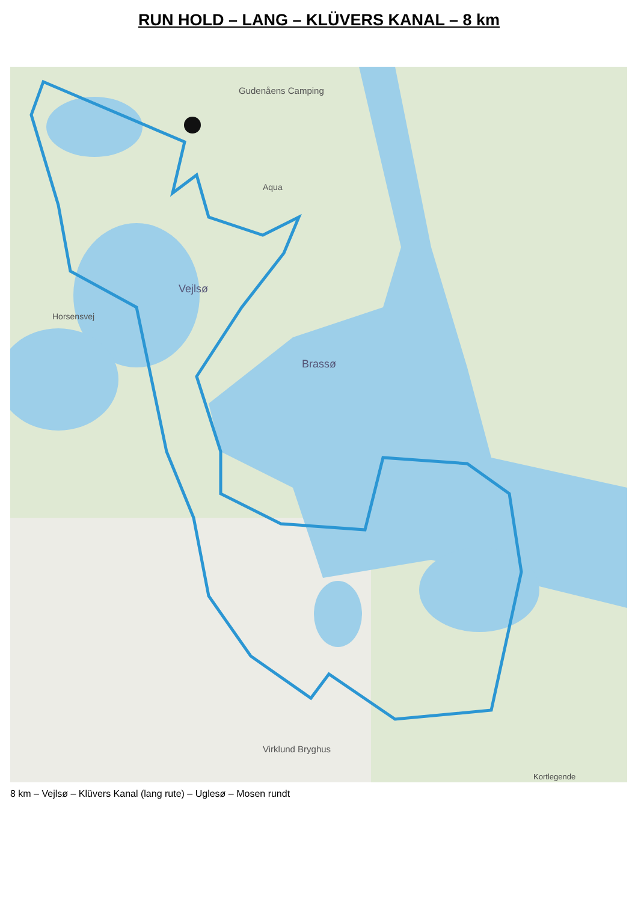RUN HOLD – LANG – KLÜVERS KANAL – 8 km
Gudenåens Camping
Aqua
Vejlsø
Brassø
Virklund Bryghus
Horsensvej
Kortlegende
8 km – Vejlsø – Klüvers Kanal (lang rute) – Uglesø – Mosen rundt